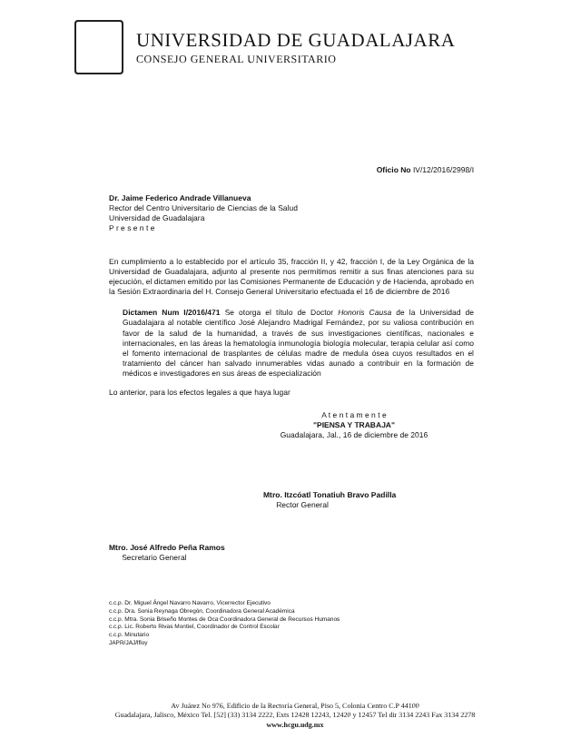UNIVERSIDAD DE GUADALAJARA
CONSEJO GENERAL UNIVERSITARIO
Oficio No IV/12/2016/2998/I
Dr. Jaime Federico Andrade Villanueva
Rector del Centro Universitario de Ciencias de la Salud
Universidad de Guadalajara
P r e s e n t e
En cumplimiento a lo establecido por el artículo 35, fracción II, y 42, fracción I, de la Ley Orgánica de la Universidad de Guadalajara, adjunto al presente nos permitimos remitir a sus finas atenciones para su ejecución, el dictamen emitido por las Comisiones Permanente de Educación y de Hacienda, aprobado en la Sesión Extraordinaria del H. Consejo General Universitario efectuada el 16 de diciembre de 2016
Dictamen Num I/2016/471 Se otorga el título de Doctor Honoris Causa de la Universidad de Guadalajara al notable científico José Alejandro Madrigal Fernández, por su valiosa contribución en favor de la salud de la humanidad, a través de sus investigaciones científicas, nacionales e internacionales, en las áreas la hematología inmunología biología molecular, terapia celular así como el fomento internacional de trasplantes de células madre de medula ósea cuyos resultados en el tratamiento del cáncer han salvado innumerables vidas aunado a contribuir en la formación de médicos e investigadores en sus áreas de especialización
Lo anterior, para los efectos legales a que haya lugar
A t e n t a m e n t e
"PIENSA Y TRABAJA"
Guadalajara, Jal., 16 de diciembre de 2016
Mtro. Itzcóatl Tonatiuh Bravo Padilla
Rector General
Mtro. José Alfredo Peña Ramos
Secretario General
c.c.p. Dr. Miguel Ángel Navarro Navarro, Vicerrector Ejecutivo
c.c.p. Dra. Sonia Reynaga Obregón, Coordinadora General Académica
c.c.p. Mtra. Sonia Briseño Montes de Oca Coordinadora General de Recursos Humanos
c.c.p. Lic. Roberto Rivas Montiel, Coordinador de Control Escolar
c.c.p. Minutario
JAPR/JAJ/lfloy
Av Juárez No 976, Edificio de la Rectoría General, Piso 5, Colonia Centro C.P 44100
Guadalajara, Jalisco, México Tel. [52] (33) 3134 2222, Exts 12428 12243, 12420 y 12457 Tel dir 3134 2243 Fax 3134 2278
www.hcgu.udg.mx